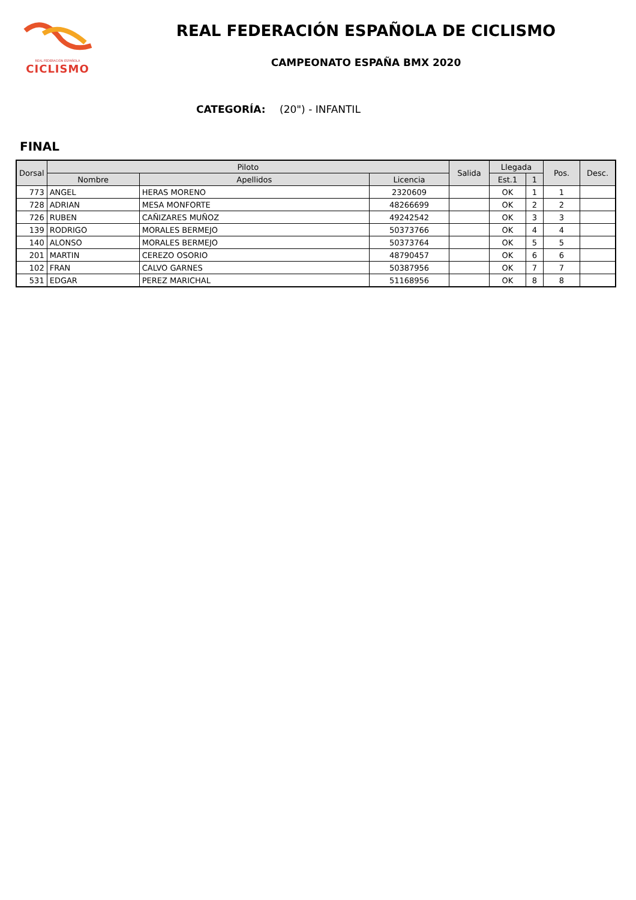REAL FEDERACIÓN ESPAÑOLA
CICLISMO
REAL FEDERACIÓN ESPAÑOLA DE CICLISMO
CAMPEONATO ESPAÑA BMX 2020
CATEGORÍA: (20") - INFANTIL
FINAL
| Dorsal | Piloto | | | Salida | Llegada | | Pos. | Desc. |
| --- | --- | --- | --- | --- | --- | --- | --- | --- |
| | Nombre | Apellidos | Licencia | | Est.1 | 1 | | |
| 773 | ANGEL | HERAS MORENO | 2320609 | | OK | 1 | 1 | |
| 728 | ADRIAN | MESA MONFORTE | 48266699 | | OK | 2 | 2 | |
| 726 | RUBEN | CAÑIZARES MUÑOZ | 49242542 | | OK | 3 | 3 | |
| 139 | RODRIGO | MORALES BERMEJO | 50373766 | | OK | 4 | 4 | |
| 140 | ALONSO | MORALES BERMEJO | 50373764 | | OK | 5 | 5 | |
| 201 | MARTIN | CEREZO OSORIO | 48790457 | | OK | 6 | 6 | |
| 102 | FRAN | CALVO GARNES | 50387956 | | OK | 7 | 7 | |
| 531 | EDGAR | PEREZ MARICHAL | 51168956 | | OK | 8 | 8 | |